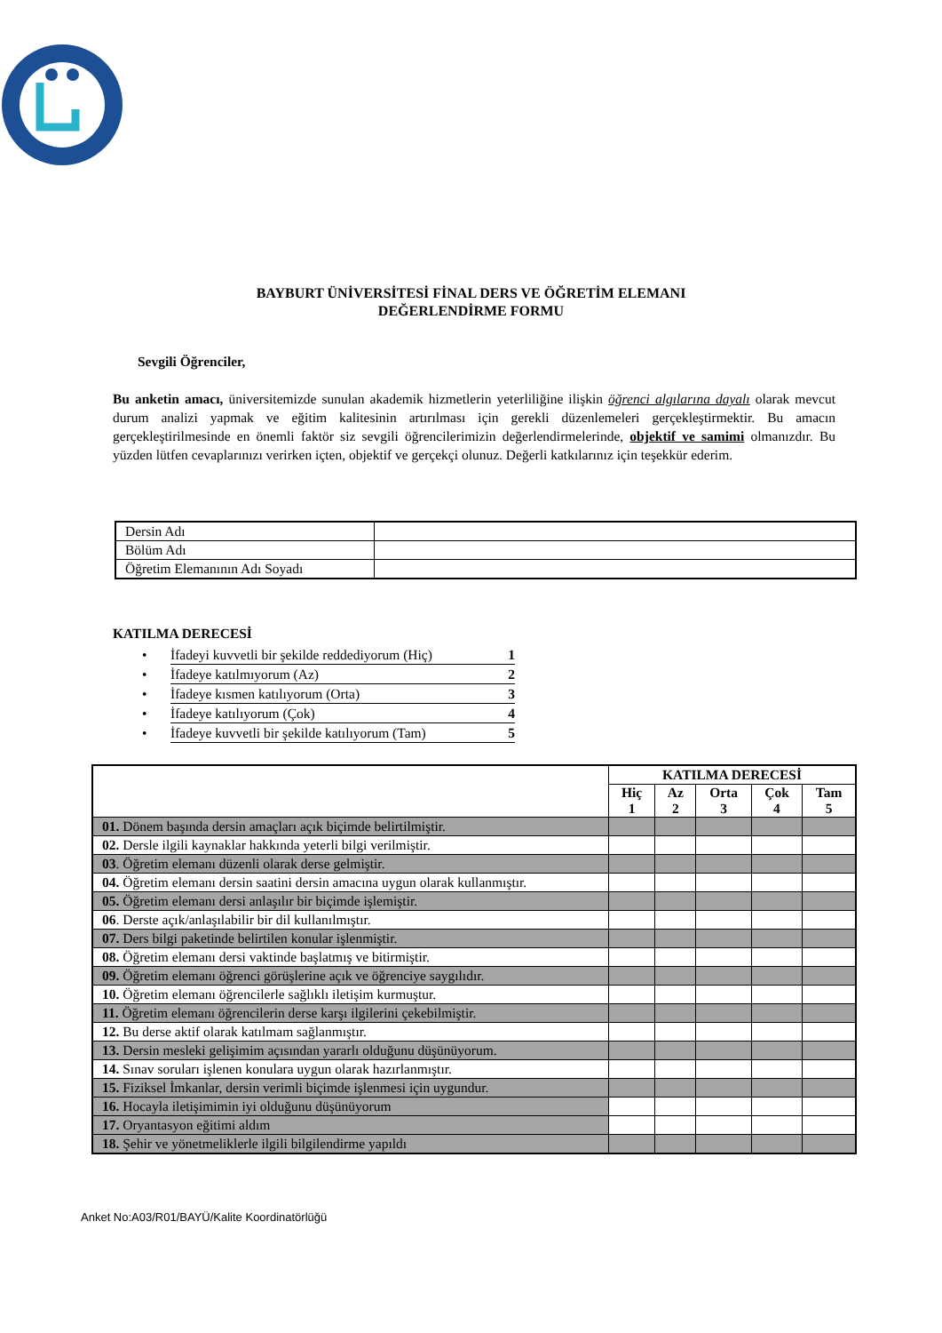BAYBURT ÜNİVERSİTESİ FİNAL DERS VE ÖĞRETİM ELEMANI
DEĞERLENDİRME FORMU
Sevgili Öğrenciler,
Bu anketin amacı, üniversitemizde sunulan akademik hizmetlerin yeterliliğine ilişkin öğrenci algılarına dayalı olarak mevcut durum analizi yapmak ve eğitim kalitesinin artırılması için gerekli düzenlemeleri gerçekleştirmektir. Bu amacın gerçekleştirilmesinde en önemli faktör siz sevgili öğrencilerimizin değerlendirmelerinde, objektif ve samimi olmanızdır. Bu yüzden lütfen cevaplarınızı verirken içten, objektif ve gerçekçi olunuz. Değerli katkılarınız için teşekkür ederim.
| Dersin Adı | |
| Bölüm Adı | |
| Öğretim Elemanının Adı Soyadı | |
KATILMA DERECESİ
• İfadeyi kuvvetli bir şekilde reddediyorum (Hiç) 1
• İfadeye katılmıyorum (Az) 2
• İfadeye kısmen katılıyorum (Orta) 3
• İfadeye katılıyorum (Çok) 4
• İfadeye kuvvetli bir şekilde katılıyorum (Tam) 5
| | KATILMA DERECESİ | | | | |
| --- | --- | --- | --- | --- | --- |
| | Hiç 1 | Az 2 | Orta 3 | Çok 4 | Tam 5 |
| 01. Dönem başında dersin amaçları açık biçimde belirtilmiştir. | | | | | |
| 02. Dersle ilgili kaynaklar hakkında yeterli bilgi verilmiştir. | | | | | |
| 03 . Öğretim elemanı düzenli olarak derse gelmiştir. | | | | | |
| 04. Öğretim elemanı dersin saatini dersin amacına uygun olarak kullanmıştır. | | | | | |
| 05. Öğretim elemanı dersi anlaşılır bir biçimde işlemiştir. | | | | | |
| 06 . Derste açık/anlaşılabilir bir dil kullanılmıştır. | | | | | |
| 07. Ders bilgi paketinde belirtilen konular işlenmiştir. | | | | | |
| 08. Öğretim elemanı dersi vaktinde başlatmış ve bitirmiştir. | | | | | |
| 09. Öğretim elemanı öğrenci görüşlerine açık ve öğrenciye saygılıdır. | | | | | |
| 10. Öğretim elemanı öğrencilerle sağlıklı iletişim kurmuştur. | | | | | |
| 11. Öğretim elemanı öğrencilerin derse karşı ilgilerini çekebilmiştir. | | | | | |
| 12. Bu derse aktif olarak katılmam sağlanmıştır. | | | | | |
| 13. Dersin mesleki gelişimim açısından yararlı olduğunu düşünüyorum. | | | | | |
| 14. Sınav soruları işlenen konulara uygun olarak hazırlanmıştır. | | | | | |
| 15. Fiziksel İmkanlar, dersin verimli biçimde işlenmesi için uygundur. | | | | | |
| 16. Hocayla iletişimimin iyi olduğunu düşünüyorum | | | | | |
| 17. Oryantasyon eğitimi aldım | | | | | |
| 18. Şehir ve yönetmeliklerle ilgili bilgilendirme yapıldı | | | | | |
Anket No:A03/R01/BAYÜ/Kalite Koordinatörlüğü